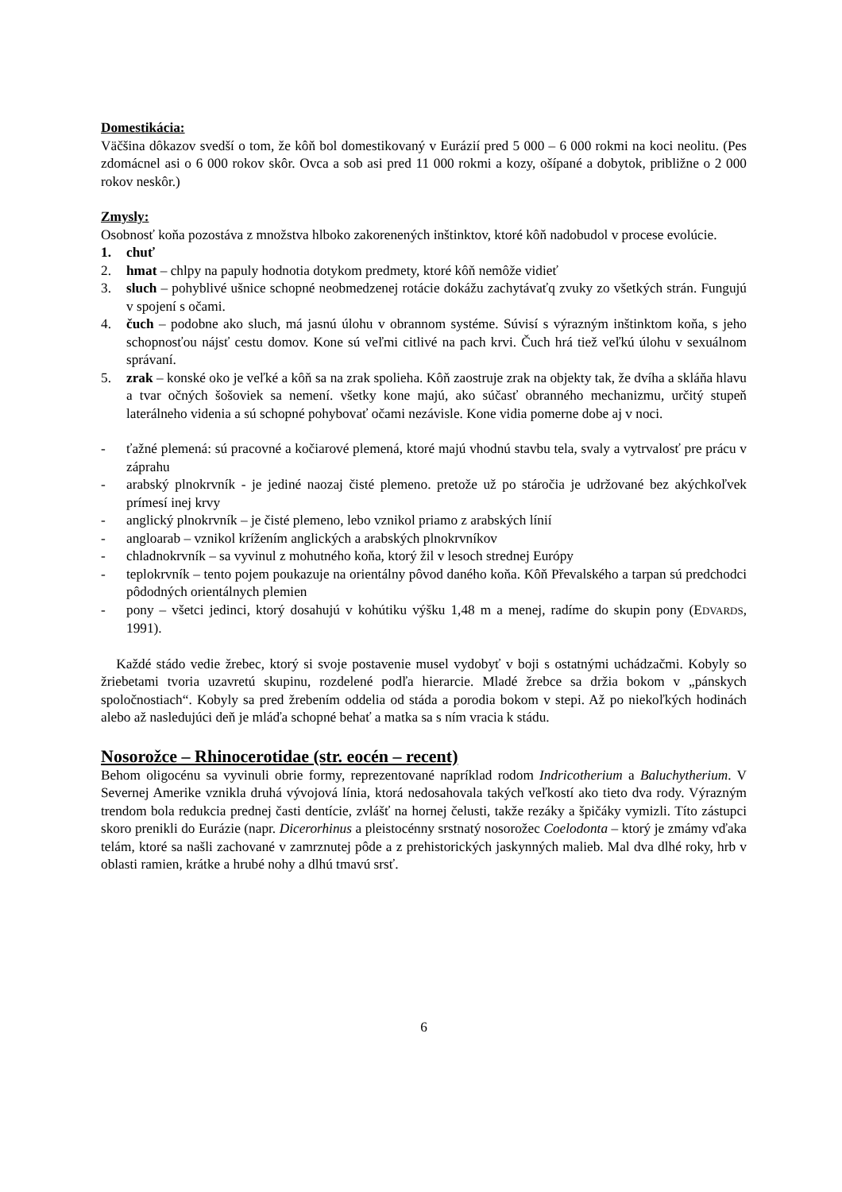Domestikácia:
Väčšina dôkazov svedší o tom, že kôň bol domestikovaný v Eurázií pred 5 000 – 6 000 rokmi na koci neolitu. (Pes zdomácnel asi o 6 000 rokov skôr. Ovca a sob asi pred 11 000 rokmi a kozy, ošípané a dobytok, približne o 2 000 rokov neskôr.)
Zmysly:
Osobnosť koňa pozostáva z množstva hlboko zakorenených inštinktov, ktoré kôň nadobudol v procese evolúcie.
1. chuť
2. hmat – chlpy na papuly hodnotia dotykom predmety, ktoré kôň nemôže vidieť
3. sluch – pohyblivé ušnice schopné neobmedzenej rotácie dokážu zachytávaťq zvuky zo všetkých strán. Fungujú v spojení s očami.
4. čuch – podobne ako sluch, má jasnú úlohu v obrannom systéme. Súvisí s výrazným inštinktom koňa, s jeho schopnosťou nájsť cestu domov. Kone sú veľmi citlivé na pach krvi. Čuch hrá tiež veľkú úlohu v sexuálnom správaní.
5. zrak – konské oko je veľké a kôň sa na zrak spolieha. Kôň zaostruje zrak na objekty tak, že dvíha a skláňa hlavu a tvar očných šošoviek sa nemení. všetky kone majú, ako súčasť obranného mechanizmu, určitý stupeň laterálneho videnia a sú schopné pohybovať očami nezávisle. Kone vidia pomerne dobe aj v noci.
- ťažné plemená: sú pracovné a kočiarové plemená, ktoré majú vhodnú stavbu tela, svaly a vytrvalosť pre prácu v záprahu
- arabský plnokrvník - je jediné naozaj čisté plemeno. pretože už po stáročia je udržované bez akýchkoľvek prímesí inej krvy
- anglický plnokrvník – je čisté plemeno, lebo vznikol priamo z arabských línií
- angloarab – vznikol krížením anglických a arabských plnokrvníkov
- chladnokrvník – sa vyvinul z mohutného koňa, ktorý žil v lesoch strednej Európy
- teplokrvník – tento pojem poukazuje na orientálny pôvod daného koňa. Kôň Převalského a tarpan sú predchodci pôdodných orientálnych plemien
- pony – všetci jedinci, ktorý dosahujú v kohútiku výšku 1,48 m a menej, radíme do skupin pony (EDVARDS, 1991).
Každé stádo vedie žrebec, ktorý si svoje postavenie musel vydobyť v boji s ostatnými uchádzačmi. Kobyly so žriebetami tvoria uzavretú skupinu, rozdelené podľa hierarcie. Mladé žrebce sa držia bokom v „pánskych spoločnostiach“. Kobyly sa pred žrebením oddelia od stáda a porodia bokom v stepi. Až po niekoľkých hodinách alebo až nasledujúci deň je mláďa schopné behať a matka sa s ním vracia k stádu.
Nosorožce – Rhinocerotidae (str. eocén – recent)
Behom oligocénu sa vyvinuli obrie formy, reprezentované napríklad rodom Indricotherium a Baluchytherium. V Severnej Amerike vznikla druhá vývojová línia, ktorá nedosahovala takých veľkostí ako tieto dva rody. Výrazným trendom bola redukcia prednej časti dentície, zvlášť na hornej čelusti, takže rezáky a špičáky vymizli. Títo zástupci skoro prenikli do Eurázie (napr. Dicerorhinus a pleistocénny srstnatý nosorožec Coelodonta – ktorý je zmámy vďaka telám, ktoré sa našli zachované v zamrznutej pôde a z prehistorických jaskynných malieb. Mal dva dlhé roky, hrb v oblasti ramien, krátke a hrubé nohy a dlhú tmavú srsť.
6